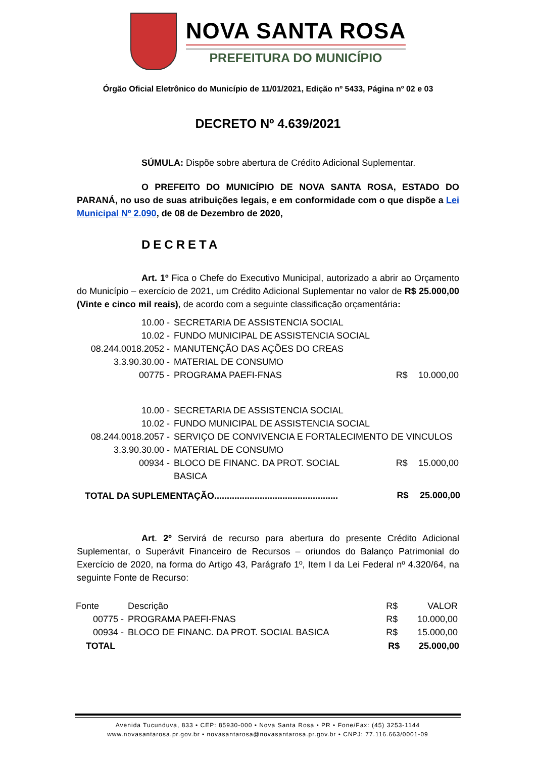NOVA SANTA ROSA
PREFEITURA DO MUNICÍPIO
Órgão Oficial Eletrônico do Município de 11/01/2021, Edição nº 5433, Página nº 02 e 03
DECRETO Nº 4.639/2021
SÚMULA: Dispõe sobre abertura de Crédito Adicional Suplementar.
O PREFEITO DO MUNICÍPIO DE NOVA SANTA ROSA, ESTADO DO PARANÁ, no uso de suas atribuições legais, e em conformidade com o que dispõe a Lei Municipal Nº 2.090, de 08 de Dezembro de 2020,
DECRETA
Art. 1º Fica o Chefe do Executivo Municipal, autorizado a abrir ao Orçamento do Município – exercício de 2021, um Crédito Adicional Suplementar no valor de R$ 25.000,00 (Vinte e cinco mil reais), de acordo com a seguinte classificação orçamentária:
| 10.00 - | SECRETARIA DE ASSISTENCIA SOCIAL | | |
| 10.02 - | FUNDO MUNICIPAL DE ASSISTENCIA SOCIAL | | |
| 08.244.0018.2052 - | MANUTENÇÃO DAS AÇÕES DO CREAS | | |
| 3.3.90.30.00 - | MATERIAL DE CONSUMO | | |
| 00775 - | PROGRAMA PAEFI-FNAS | R$ | 10.000,00 |
| 10.00 - | SECRETARIA DE ASSISTENCIA SOCIAL | | |
| 10.02 - | FUNDO MUNICIPAL DE ASSISTENCIA SOCIAL | | |
| 08.244.0018.2057 - | SERVIÇO DE CONVIVENCIA E FORTALECIMENTO DE VINCULOS | | |
| 3.3.90.30.00 - | MATERIAL DE CONSUMO | | |
| 00934 - | BLOCO DE FINANC. DA PROT. SOCIAL BASICA | R$ | 15.000,00 |
| TOTAL DA SUPLEMENTAÇÃO................................................. | | R$ | 25.000,00 |
Art. 2º Servirá de recurso para abertura do presente Crédito Adicional Suplementar, o Superávit Financeiro de Recursos – oriundos do Balanço Patrimonial do Exercício de 2020, na forma do Artigo 43, Parágrafo 1º, Item I da Lei Federal nº 4.320/64, na seguinte Fonte de Recurso:
| Fonte | Descrição | R$ | VALOR |
| 00775 - | PROGRAMA PAEFI-FNAS | R$ | 10.000,00 |
| 00934 - | BLOCO DE FINANC. DA PROT. SOCIAL BASICA | R$ | 15.000,00 |
| TOTAL | | R$ | 25.000,00 |
Avenida Tucunduva, 833 • CEP: 85930-000 • Nova Santa Rosa • PR • Fone/Fax: (45) 3253-1144
www.novasantarosa.pr.gov.br • novasantarosa@novasantarosa.pr.gov.br • CNPJ: 77.116.663/0001-09